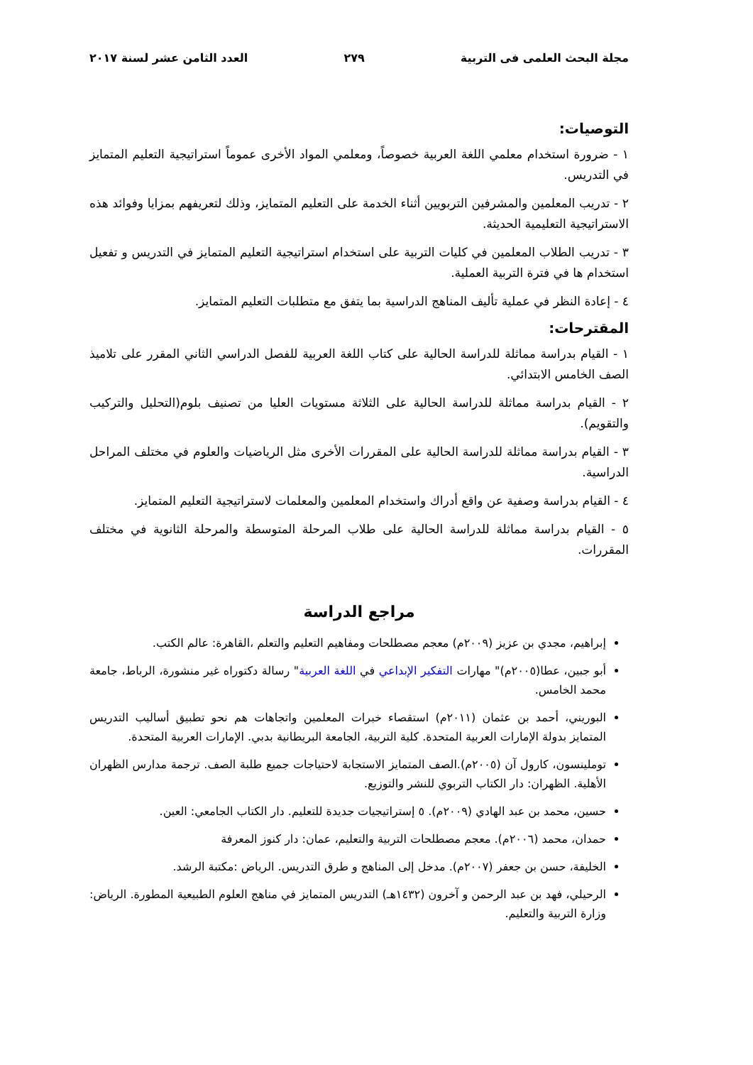مجلة البحث العلمى فى التربية ٢٧٩ العدد الثامن عشر لسنة ٢٠١٧
التوصيات:
١ - ضرورة استخدام معلمي اللغة العربية خصوصاً، ومعلمي المواد الأخرى عموماً استراتيجية التعليم المتمايز في التدريس.
٢ - تدريب المعلمين والمشرفين التربويين أثناء الخدمة على التعليم المتمايز، وذلك لتعريفهم بمزايا وفوائد هذه الاستراتيجية التعليمية الحديثة.
٣ - تدريب الطلاب المعلمين في كليات التربية على استخدام استراتيجية التعليم المتمايز في التدريس و تفعيل استخدام ها في فترة التربية العملية.
٤ - إعادة النظر في عملية تأليف المناهج الدراسية بما يتفق مع متطلبات التعليم المتمايز.
المقترحات:
١ - القيام بدراسة مماثلة للدراسة الحالية على كتاب اللغة العربية للفصل الدراسي الثاني المقرر على تلاميذ الصف الخامس الابتدائي.
٢ - القيام بدراسة مماثلة للدراسة الحالية على الثلاثة مستويات العليا من تصنيف بلوم(التحليل والتركيب والتقويم).
٣ - القيام بدراسة مماثلة للدراسة الحالية على المقررات الأخرى مثل الرياضيات والعلوم في مختلف المراحل الدراسية.
٤ - القيام بدراسة وصفية عن واقع أدراك واستخدام المعلمين والمعلمات لاستراتيجية التعليم المتمايز.
٥ - القيام بدراسة مماثلة للدراسة الحالية على طلاب المرحلة المتوسطة والمرحلة الثانوية في مختلف المقررات.
مراجع الدراسة
إبراهيم، مجدي بن عزيز (٢٠٠٩م) معجم مصطلحات ومفاهيم التعليم والتعلم ،القاهرة: عالم الكتب.
أبو جبين، عطا(٢٠٠٥م)" مهارات التفكير الإبداعي في اللغة العربية" رسالة دكتوراه غير منشورة، الرباط، جامعة محمد الخامس.
البوريني، أحمد بن عثمان (٢٠١١م) استقصاء خبرات المعلمين واتجاهات هم نحو تطبيق أساليب التدريس المتمايز بدولة الإمارات العربية المتحدة. كلية التربية، الجامعة البريطانية بدبي. الإمارات العربية المتحدة.
توملينسون، كارول آن (٢٠٠٥م).الصف المتمايز الاستجابة لاحتياجات جميع طلبة الصف. ترجمة مدارس الظهران الأهلية. الظهران: دار الكتاب التربوي للنشر والتوزيع.
حسين، محمد بن عبد الهادي (٢٠٠٩م). ٥ إستراتيجيات جديدة للتعليم. دار الكتاب الجامعي: العين.
حمدان، محمد (٢٠٠٦م). معجم مصطلحات التربية والتعليم، عمان: دار كنوز المعرفة
الخليفة، حسن بن جعفر (٢٠٠٧م). مدخل إلى المناهج و طرق التدريس. الرياض :مكتبة الرشد.
الرحيلي، فهد بن عبد الرحمن و آخرون (١٤٣٢هـ) التدريس المتمايز في مناهج العلوم الطبيعية المطورة. الرياض: وزارة التربية والتعليم.